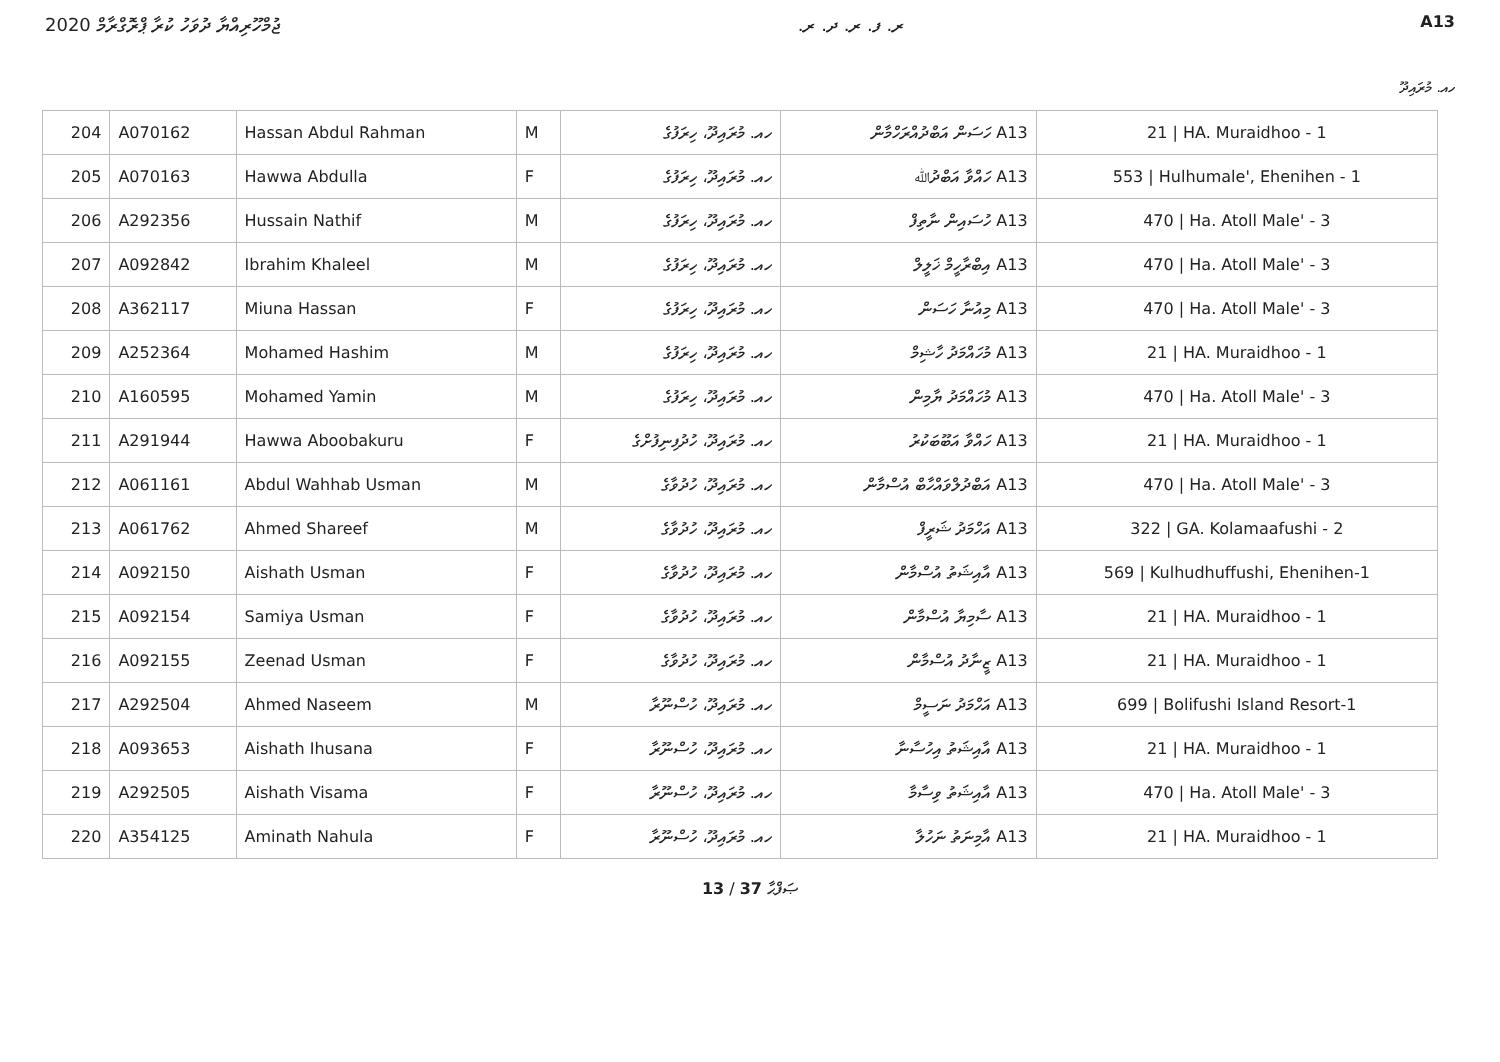ޖުމްހޫރިއްޔާ ދުވަހު ކުރާ ޕްރޮގްރާމް 2020
ރ. ފ. ރ. ދ. ރ. A13
ހއ. މުރައިދޫ
| 204 | A070162 | Hassan Abdul Rahman | M | ހއ. މުރައިދޫ، ހިރަފުގެ | A13 ހަސަން އަބްދުއްރަހްމާން | 21 / HA. Muraidhoo - 1 |
| 205 | A070163 | Hawwa Abdulla | F | ހއ. މުރައިދޫ، ހިރަފުގެ | A13 ހައްވާ އަބްދުﷲ | 553 / Hulhumale', Ehenihen - 1 |
| 206 | A292356 | Hussain Nathif | M | ހއ. މުރައިދޫ، ހިރަފުގެ | A13 ހުސައިން ނާތިފް | 470 / Ha. Atoll Male' - 3 |
| 207 | A092842 | Ibrahim Khaleel | M | ހއ. މުރައިދޫ، ހިރަފުގެ | A13 އިބްރާހީމް ޚަލީލް | 470 / Ha. Atoll Male' - 3 |
| 208 | A362117 | Miuna Hassan | F | ހއ. މުރައިދޫ، ހިރަފުގެ | A13 މިއުނާ ހަސަން | 470 / Ha. Atoll Male' - 3 |
| 209 | A252364 | Mohamed Hashim | M | ހއ. މުރައިދޫ، ހިރަފުގެ | A13 މުހައްމަދު ހާޝިމް | 21 / HA. Muraidhoo - 1 |
| 210 | A160595 | Mohamed Yamin | M | ހއ. މުރައިދޫ، ހިރަފުގެ | A13 މުހައްމަދު ޔާމިން | 470 / Ha. Atoll Male' - 3 |
| 211 | A291944 | Hawwa Aboobakuru | F | ހއ. މުރައިދޫ، ހުދުފިނިފުށްގެ | A13 ހައްވާ އަބޫބަކުރު | 21 / HA. Muraidhoo - 1 |
| 212 | A061161 | Abdul Wahhab Usman | M | ހއ. މުރައިދޫ، ހުދުވާގެ | A13 އަބްދުލްވައްހާބް އުސްމާން | 470 / Ha. Atoll Male' - 3 |
| 213 | A061762 | Ahmed Shareef | M | ހއ. މުރައިދޫ، ހުދުވާގެ | A13 އަހްމަދު ޝަރީފް | 322 / GA. Kolamaafushi - 2 |
| 214 | A092150 | Aishath Usman | F | ހއ. މުރައިދޫ، ހުދުވާގެ | A13 އާއިޝަތު އުސްމާން | 569 / Kulhudhuffushi, Ehenihen-1 |
| 215 | A092154 | Samiya Usman | F | ހއ. މުރައިދޫ، ހުދުވާގެ | A13 ސާމިޔާ އުސްމާން | 21 / HA. Muraidhoo - 1 |
| 216 | A092155 | Zeenad Usman | F | ހއ. މުރައިދޫ، ހުދުވާގެ | A13 ޒީނާދު އުސްމާން | 21 / HA. Muraidhoo - 1 |
| 217 | A292504 | Ahmed Naseem | M | ހއ. މުރައިދޫ، ހުސްނޫރާ | A13 އަހްމަދު ނަސީމް | 699 / Bolifushi Island Resort-1 |
| 218 | A093653 | Aishath Ihusana | F | ހއ. މުރައިދޫ، ހުސްނޫރާ | A13 އާއިޝަތު އިހުސާނާ | 21 / HA. Muraidhoo - 1 |
| 219 | A292505 | Aishath Visama | F | ހއ. މުރައިދޫ، ހުސްނޫރާ | A13 އާއިޝަތު ވިސާމާ | 470 / Ha. Atoll Male' - 3 |
| 220 | A354125 | Aminath Nahula | F | ހއ. މުރައިދޫ، ހުސްނޫރާ | A13 އާމިނަތު ނަހުލާ | 21 / HA. Muraidhoo - 1 |
13 / 37 ޞަފްޙާ